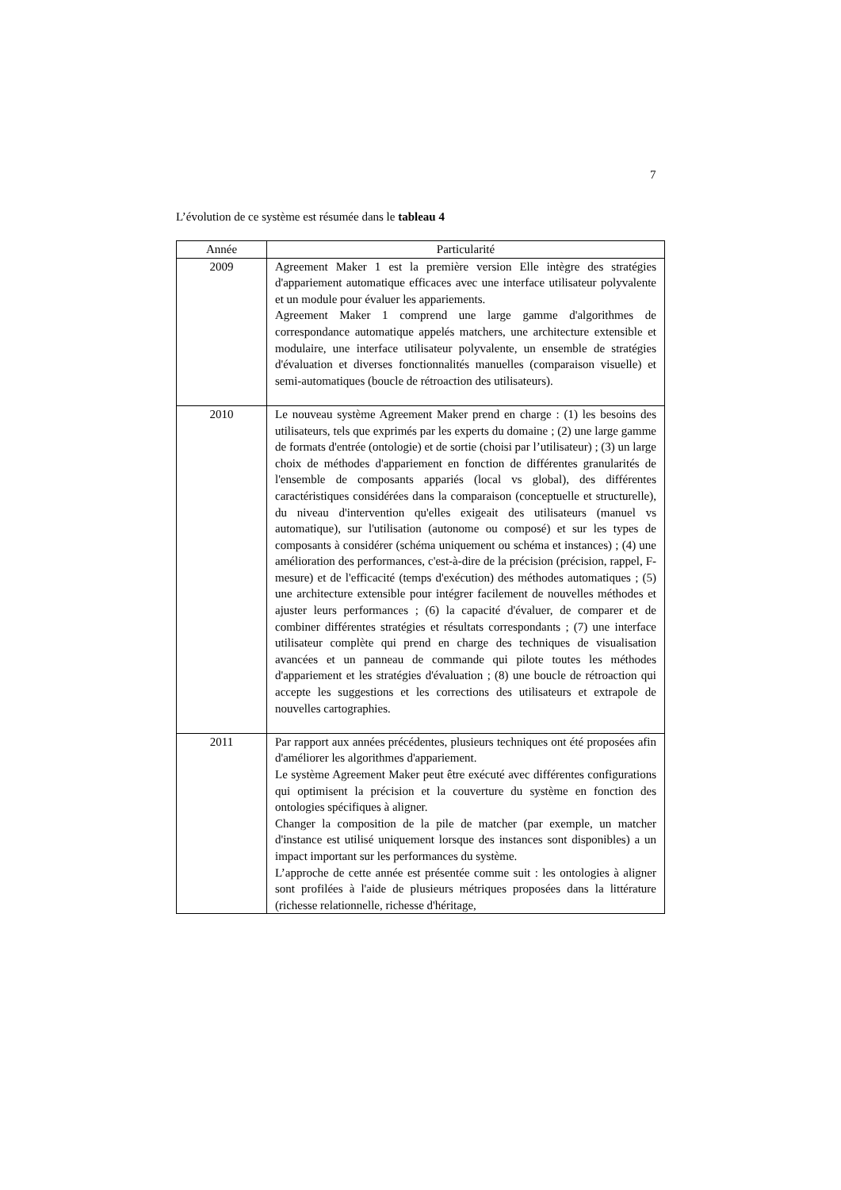7
L’évolution de ce système est résumée dans le tableau 4
| Année | Particularité |
| --- | --- |
| 2009 | Agreement Maker 1 est la première version Elle intègre des stratégies d'appariement automatique efficaces avec une interface utilisateur polyvalente et un module pour évaluer les appariements. Agreement Maker 1 comprend une large gamme d'algorithmes de correspondance automatique appelés matchers, une architecture extensible et modulaire, une interface utilisateur polyvalente, un ensemble de stratégies d'évaluation et diverses fonctionnalités manuelles (comparaison visuelle) et semi-automatiques (boucle de rétroaction des utilisateurs). |
| 2010 | Le nouveau système Agreement Maker prend en charge : (1) les besoins des utilisateurs, tels que exprimés par les experts du domaine ; (2) une large gamme de formats d'entrée (ontologie) et de sortie (choisi par l’utilisateur) ; (3) un large choix de méthodes d'appariement en fonction de différentes granularités de l'ensemble de composants appariés (local vs global), des différentes caractéristiques considérées dans la comparaison (conceptuelle et structurelle), du niveau d'intervention qu'elles exigeait des utilisateurs (manuel vs automatique), sur l'utilisation (autonome ou composé) et sur les types de composants à considérer (schéma uniquement ou schéma et instances) ; (4) une amélioration des performances, c'est-à-dire de la précision (précision, rappel, F-mesure) et de l'efficacité (temps d'exécution) des méthodes automatiques ; (5) une architecture extensible pour intégrer facilement de nouvelles méthodes et ajuster leurs performances ; (6) la capacité d'évaluer, de comparer et de combiner différentes stratégies et résultats correspondants ; (7) une interface utilisateur complète qui prend en charge des techniques de visualisation avancées et un panneau de commande qui pilote toutes les méthodes d'appariement et les stratégies d'évaluation ; (8) une boucle de rétroaction qui accepte les suggestions et les corrections des utilisateurs et extrapole de nouvelles cartographies. |
| 2011 | Par rapport aux années précédentes, plusieurs techniques ont été proposées afin d'améliorer les algorithmes d'appariement. Le système Agreement Maker peut être exécuté avec différentes configurations qui optimisent la précision et la couverture du système en fonction des ontologies spécifiques à aligner. Changer la composition de la pile de matcher (par exemple, un matcher d'instance est utilisé uniquement lorsque des instances sont disponibles) a un impact important sur les performances du système. L’approche de cette année est présentée comme suit : les ontologies à aligner sont profilées à l'aide de plusieurs métriques proposées dans la littérature (richesse relationnelle, richesse d'héritage, |